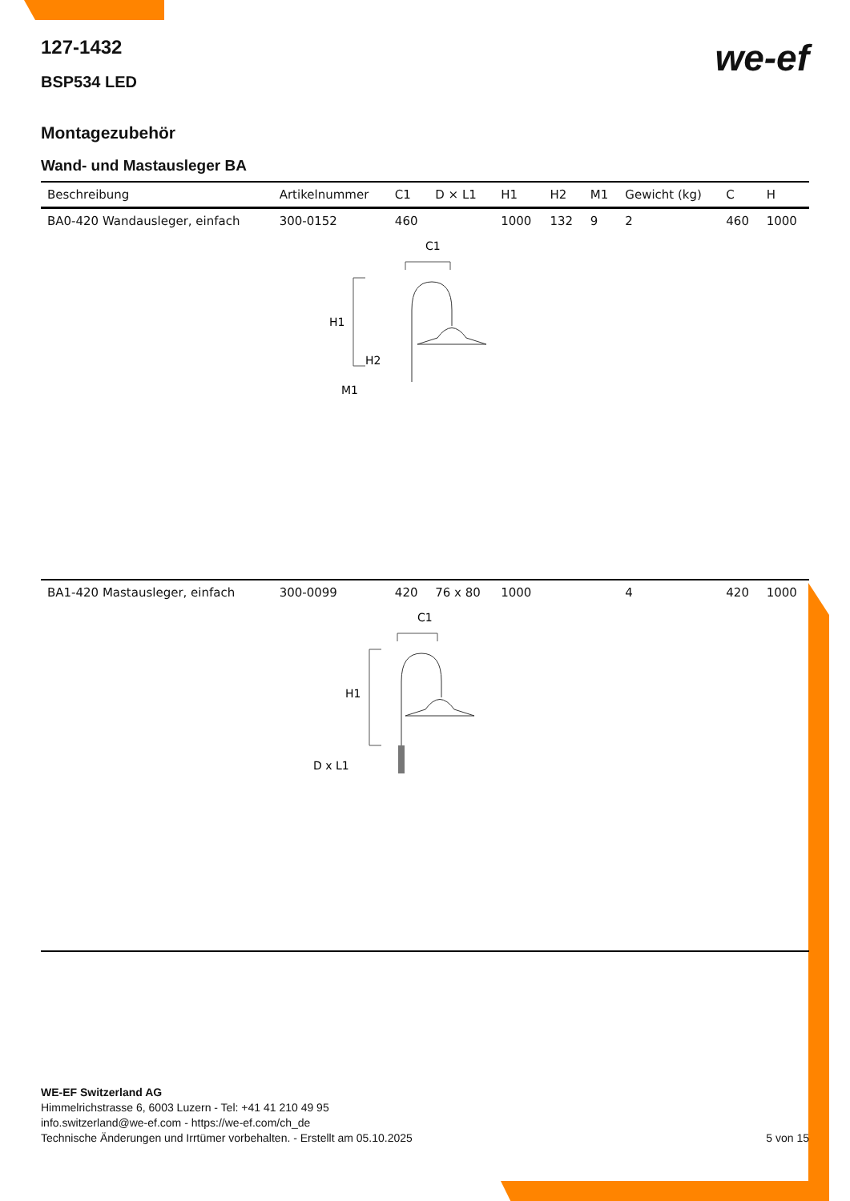we-ef
127-1432
BSP534 LED
Montagezubehör
Wand- und Mastausleger BA
| Beschreibung | Artikelnummer | C1 | D × L1 | H1 | H2 | M1 | Gewicht (kg) | C | H |
| --- | --- | --- | --- | --- | --- | --- | --- | --- | --- |
| BA0-420 Wandausleger, einfach | 300-0152 | 460 | | 1000 | 132 | 9 | 2 | 460 | 1000 |
| C1 H1 H2 M1 | | | | | | | | | |
| BA1-420 Mastausleger, einfach | 300-0099 | 420 | 76 x 80 | 1000 | | | 4 | 420 | 1000 |
| C1 H1 D x L1 | | | | | | | | | |
WE-EF Switzerland AG
Himmelrichstrasse 6, 6003 Luzern - Tel: +41 41 210 49 95
info.switzerland@we-ef.com - https://we-ef.com/ch_de
Technische Änderungen und Irrtümer vorbehalten. - Erstellt am 05.10.2025
5 von 15